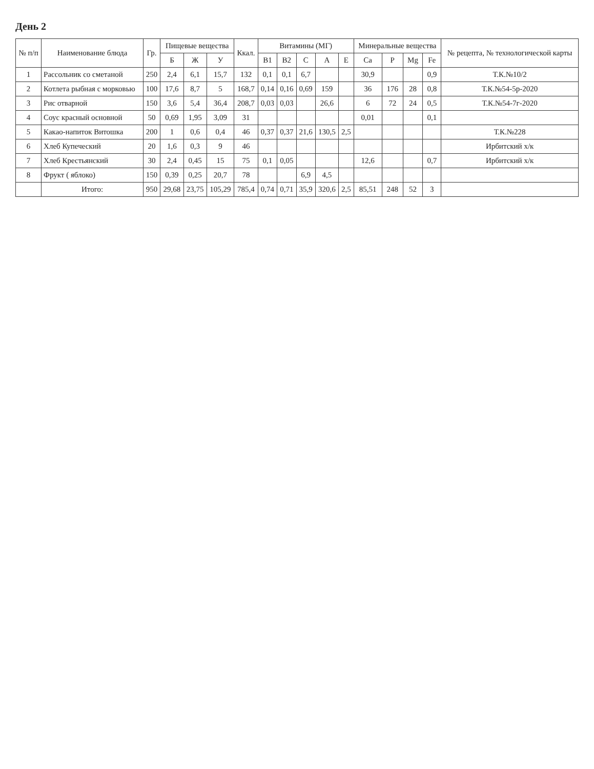День 2
| № п/п | Наименование блюда | Гр. | Пищевые вещества | | | Ккал. | Витамины (МГ) | | | | | Минеральные вещества | | | | № рецепта, № технологической карты |
| --- | --- | --- | --- | --- | --- | --- | --- | --- | --- | --- | --- | --- | --- | --- | --- | --- |
| | | | Б | Ж | У | | B1 | B2 | C | A | E | Ca | P | Mg | Fe | |
| 1 | Рассольник со сметаной | 250 | 2,4 | 6,1 | 15,7 | 132 | 0,1 | 0,1 | 6,7 | | | 30,9 | | | 0,9 | Т.К.№10/2 |
| 2 | Котлета рыбная с морковью | 100 | 17,6 | 8,7 | 5 | 168,7 | 0,14 | 0,16 | 0,69 | 159 | | 36 | 176 | 28 | 0,8 | Т.К.№54-5р-2020 |
| 3 | Рис отварной | 150 | 3,6 | 5,4 | 36,4 | 208,7 | 0,03 | 0,03 | | 26,6 | | 6 | 72 | 24 | 0,5 | Т.К.№54-7г-2020 |
| 4 | Соус красный основной | 50 | 0,69 | 1,95 | 3,09 | 31 | | | | | | 0,01 | | | 0,1 | |
| 5 | Какао-напиток Витошка | 200 | 1 | 0,6 | 0,4 | 46 | 0,37 | 0,37 | 21,6 | 130,5 | 2,5 | | | | | Т.К.№228 |
| 6 | Хлеб Купеческий | 20 | 1,6 | 0,3 | 9 | 46 | | | | | | | | | | Ирбитский х/к |
| 7 | Хлеб Крестьянский | 30 | 2,4 | 0,45 | 15 | 75 | 0,1 | 0,05 | | | | 12,6 | | | 0,7 | Ирбитский х/к |
| 8 | Фрукт ( яблоко) | 150 | 0,39 | 0,25 | 20,7 | 78 | | | 6,9 | 4,5 | | | | | | |
| | Итого: | 950 | 29,68 | 23,75 | 105,29 | 785,4 | 0,74 | 0,71 | 35,9 | 320,6 | 2,5 | 85,51 | 248 | 52 | 3 | |